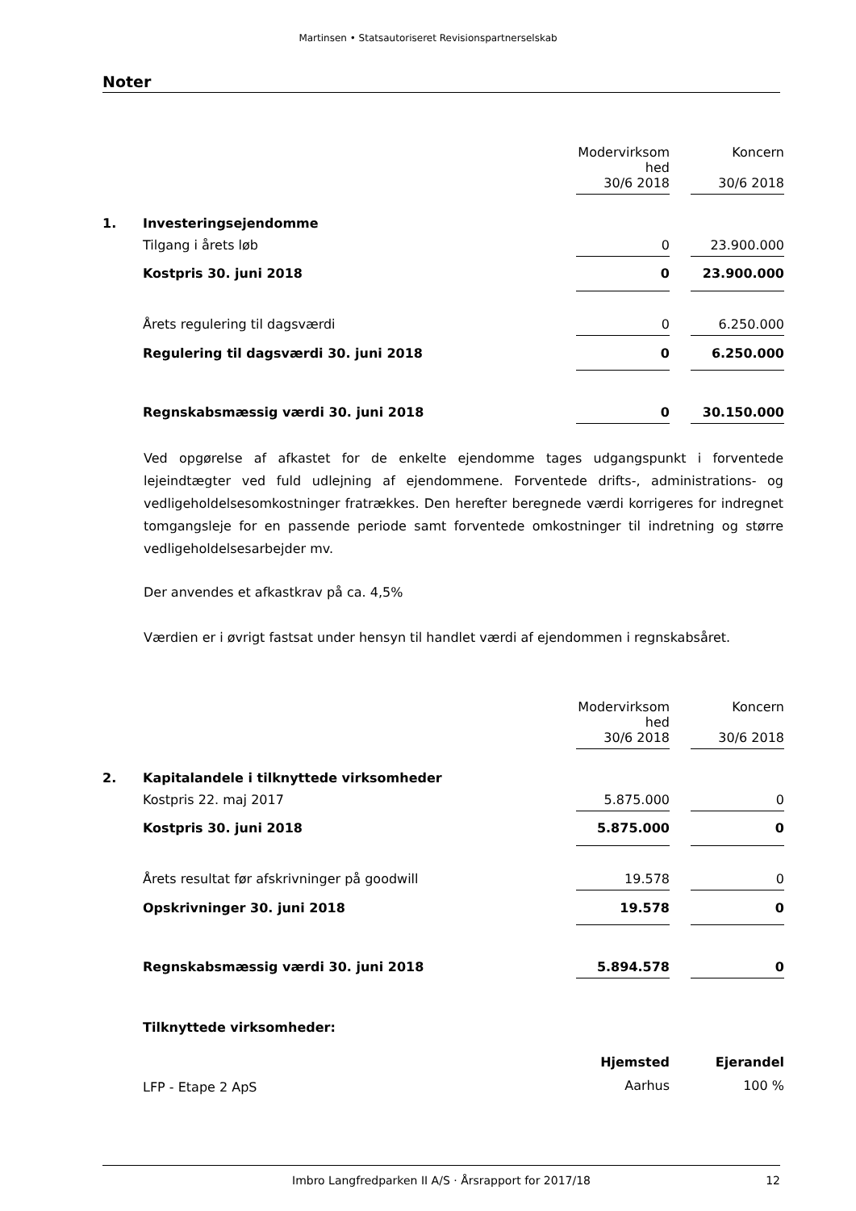Martinsen • Statsautoriseret Revisionspartnerselskab
Noter
| | | Modervirksom hed 30/6 2018 | | Koncern 30/6 2018 |
| 1. | Investeringsejendomme | | | |
| | Tilgang i årets løb | 0 | | 23.900.000 |
| | Kostpris 30. juni 2018 | 0 | | 23.900.000 |
| | Årets regulering til dagsværdi | 0 | | 6.250.000 |
| | Regulering til dagsværdi 30. juni 2018 | 0 | | 6.250.000 |
| | Regnskabsmæssig værdi 30. juni 2018 | 0 | | 30.150.000 |
Ved opgørelse af afkastet for de enkelte ejendomme tages udgangspunkt i forventede lejeindtægter ved fuld udlejning af ejendommene. Forventede drifts-, administrations- og vedligeholdelsesomkostninger fratrækkes. Den herefter beregnede værdi korrigeres for indregnet tomgangsleje for en passende periode samt forventede omkostninger til indretning og større vedligeholdelsesarbejder mv.
Der anvendes et afkastkrav på ca. 4,5%
Værdien er i øvrigt fastsat under hensyn til handlet værdi af ejendommen i regnskabsåret.
| | | Modervirksom hed 30/6 2018 | | Koncern 30/6 2018 |
| 2. | Kapitalandele i tilknyttede virksomheder | | | |
| | Kostpris 22. maj 2017 | 5.875.000 | | 0 |
| | Kostpris 30. juni 2018 | 5.875.000 | | 0 |
| | Årets resultat før afskrivninger på goodwill | 19.578 | | 0 |
| | Opskrivninger 30. juni 2018 | 19.578 | | 0 |
| | Regnskabsmæssig værdi 30. juni 2018 | 5.894.578 | | 0 |
| | Tilknyttede virksomheder: | | | |
| | | Hjemsted | | Ejerandel |
| | LFP - Etape 2 ApS | Aarhus | | 100 % |
Imbro Langfredparken II A/S · Årsrapport for 2017/18 12